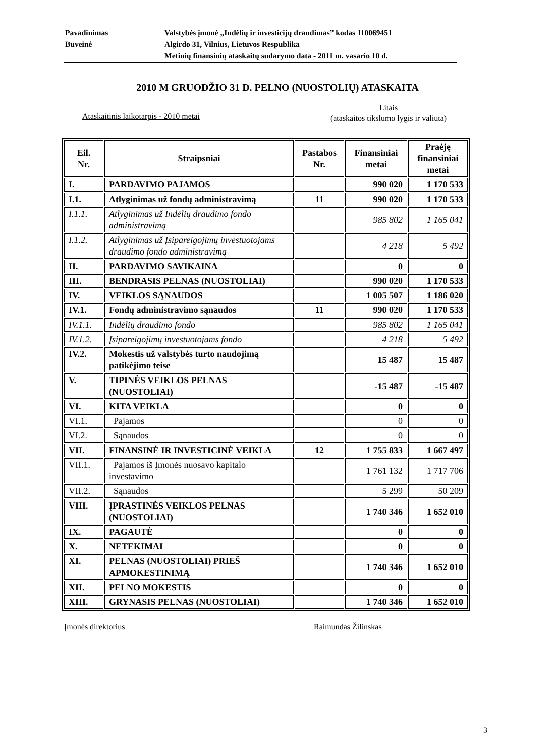| Pavadinimas | Valstybės įmonė „Indėlių ir investicijų draudimas” kodas 110069451 |
| Buveinė | Algirdo 31, Vilnius, Lietuvos Respublika |
| | Metinių finansinių ataskaitų sudarymo data - 2011 m. vasario 10 d. |
2010 M GRUODŽIO 31 D. PELNO (NUOSTOLIŲ) ATASKAITA
Ataskaitinis laikotarpis - 2010 metai
Litais
(ataskaitos tikslumo lygis ir valiuta)
| Eil. Nr. | Straipsniai | Pastabos Nr. | Finansiniai metai | Praėję finansiniai metai |
| --- | --- | --- | --- | --- |
| I. | PARDAVIMO PAJAMOS | | 990 020 | 1 170 533 |
| I.1. | Atlyginimas už fondų administravimą | 11 | 990 020 | 1 170 533 |
| I.1.1. | Atlyginimas už Indėlių draudimo fondo administravimą | | 985 802 | 1 165 041 |
| I.1.2. | Atlyginimas už Įsipareigojimų investuotojams draudimo fondo administravimą | | 4 218 | 5 492 |
| II. | PARDAVIMO SAVIKAINA | | 0 | 0 |
| III. | BENDRASIS PELNAS (NUOSTOLIAI) | | 990 020 | 1 170 533 |
| IV. | VEIKLOS SĄNAUDOS | | 1 005 507 | 1 186 020 |
| IV.1. | Fondų administravimo sąnaudos | 11 | 990 020 | 1 170 533 |
| IV.1.1. | Indėlių draudimo fondo | | 985 802 | 1 165 041 |
| IV.1.2. | Įsipareigojimų investuotojams fondo | | 4 218 | 5 492 |
| IV.2. | Mokestis už valstybės turto naudojimą patikėjimo teise | | 15 487 | 15 487 |
| V. | TIPINĖS VEIKLOS PELNAS (NUOSTOLIAI) | | -15 487 | -15 487 |
| VI. | KITA VEIKLA | | 0 | 0 |
| VI.1. | Pajamos | | 0 | 0 |
| VI.2. | Sąnaudos | | 0 | 0 |
| VII. | FINANSINĖ IR INVESTICINĖ VEIKLA | 12 | 1 755 833 | 1 667 497 |
| VII.1. | Pajamos iš Įmonės nuosavo kapitalo investavimo | | 1 761 132 | 1 717 706 |
| VII.2. | Sąnaudos | | 5 299 | 50 209 |
| VIII. | ĮPRASTINĖS VEIKLOS PELNAS (NUOSTOLIAI) | | 1 740 346 | 1 652 010 |
| IX. | PAGAUTĖ | | 0 | 0 |
| X. | NETEKIMAI | | 0 | 0 |
| XI. | PELNAS (NUOSTOLIAI) PRIEŠ APMOKESTINIMĄ | | 1 740 346 | 1 652 010 |
| XII. | PELNO MOKESTIS | | 0 | 0 |
| XIII. | GRYNASIS PELNAS (NUOSTOLIAI) | | 1 740 346 | 1 652 010 |
Įmonės direktorius Raimundas Žilinskas
3